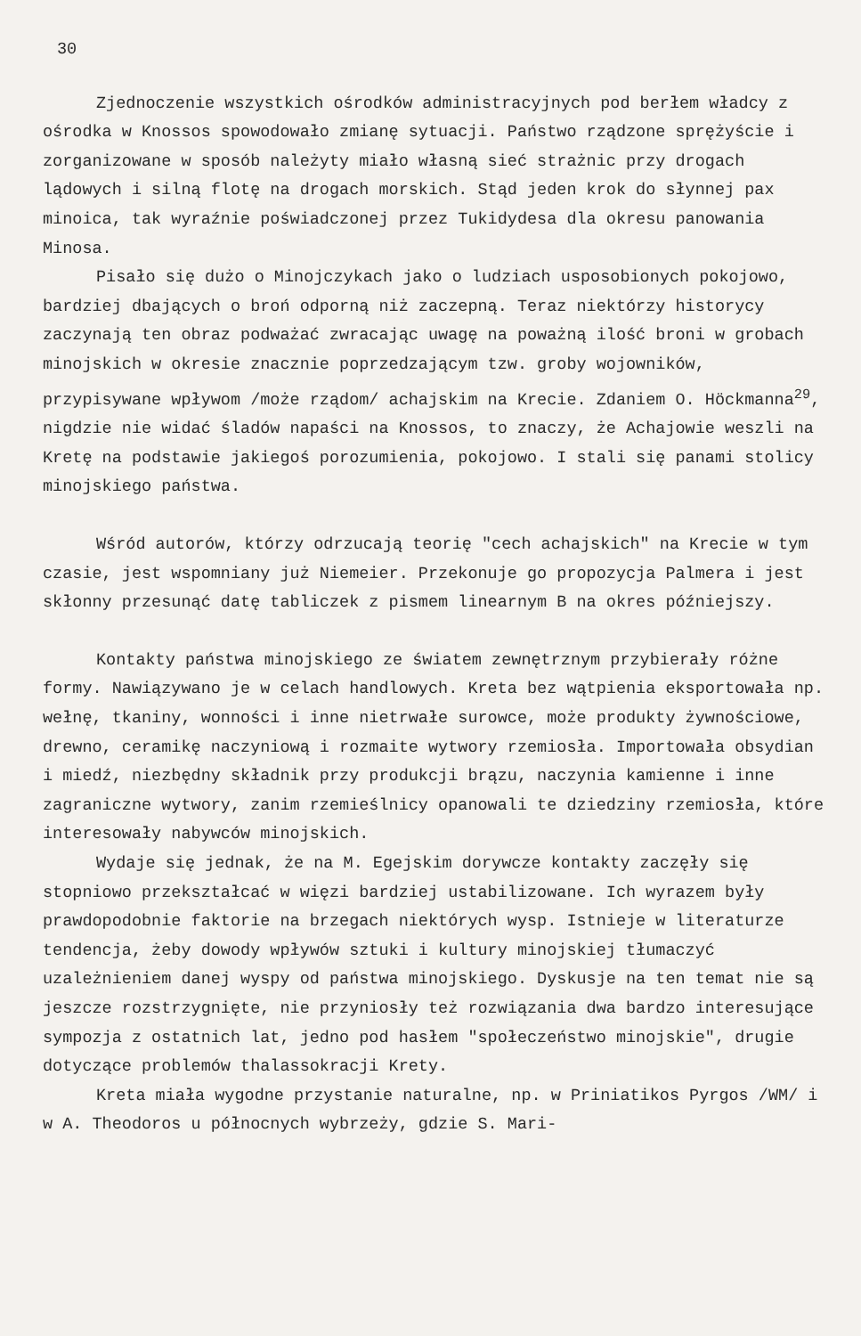30
Zjednoczenie wszystkich ośrodków administracyjnych pod berłem władcy z ośrodka w Knossos spowodowało zmianę sytuacji. Państwo rządzone sprężyście i zorganizowane w sposób należyty miało własną sieć strażnic przy drogach lądowych i silną flotę na drogach morskich. Stąd jeden krok do słynnej pax minoica, tak wyraźnie poświadczonej przez Tukidydesa dla okresu panowania Minosa.
Pisało się dużo o Minojczykach jako o ludziach usposobionych pokojowo, bardziej dbających o broń odporną niż zaczepną. Teraz niektórzy historycy zaczynają ten obraz podważać zwracając uwagę na poważną ilość broni w grobach minojskich w okresie znacznie poprzedzającym tzw. groby wojowników, przypisywane wpływom /może rządom/ achajskim na Krecie. Zdaniem O. Höckmanna<sup>29</sup>, nigdzie nie widać śladów napaści na Knossos, to znaczy, że Achajowie weszli na Kretę na podstawie jakiegoś porozumienia, pokojowo. I stali się panami stolicy minojskiego państwa.
Wśród autorów, którzy odrzucają teorię "cech achajskich" na Krecie w tym czasie, jest wspomniany już Niemeier. Przekonuje go propozycja Palmera i jest skłonny przesunąć datę tabliczek z pismem linearnym B na okres późniejszy.
Kontakty państwa minojskiego ze światem zewnętrznym przybierały różne formy. Nawiązywano je w celach handlowych. Kreta bez wątpienia eksportowała np. wełnę, tkaniny, wonności i inne nietrwałe surowce, może produkty żywnościowe, drewno, ceramikę naczyniową i rozmaite wytwory rzemiosła. Importowała obsydian i miedź, niezbędny składnik przy produkcji brązu, naczynia kamienne i inne zagraniczne wytwory, zanim rzemieślnicy opanowali te dziedziny rzemiosła, które interesowały nabywców minojskich.
Wydaje się jednak, że na M. Egejskim dorywcze kontakty zaczęły się stopniowo przekształcać w więzi bardziej ustabilizowane. Ich wyrazem były prawdopodobnie faktorie na brzegach niektórych wysp. Istnieje w literaturze tendencja, żeby dowody wpływów sztuki i kultury minojskiej tłumaczyć uzależnieniem danej wyspy od państwa minojskiego. Dyskusje na ten temat nie są jeszcze rozstrzygnięte, nie przyniosły też rozwiązania dwa bardzo interesujące sympozja z ostatnich lat, jedno pod hasłem "społeczeństwo minojskie", drugie dotyczące problemów thalassokracji Krety.
Kreta miała wygodne przystanie naturalne, np. w Priniatikos Pyrgos /WM/ i w A. Theodoros u północnych wybrzeży, gdzie S. Mari-